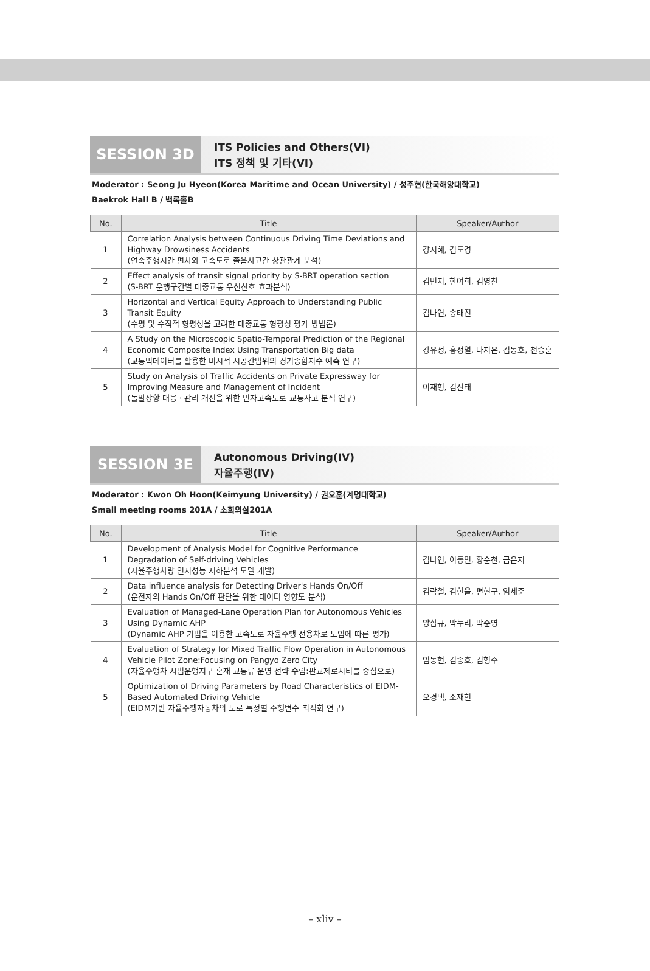SESSION 3D
ITS Policies and Others(VI)
ITS 정책 및 기타(VI)
Moderator : Seong Ju Hyeon(Korea Maritime and Ocean University) / 성주현(한국해양대학교)
Baekrok Hall B / 백록홀B
| No. | Title | Speaker/Author |
| --- | --- | --- |
| 1 | Correlation Analysis between Continuous Driving Time Deviations and Highway Drowsiness Accidents (연속주행시간 편차와 고속도로 졸음사고간 상관관계 분석) | 강지혜, 김도경 |
| 2 | Effect analysis of transit signal priority by S-BRT operation section (S-BRT 운행구간별 대중교통 우선신호 효과분석) | 김민지, 한여희, 김영찬 |
| 3 | Horizontal and Vertical Equity Approach to Understanding Public Transit Equity (수평 및 수직적 형평성을 고려한 대중교통 형평성 평가 방법론) | 김나연, 송태진 |
| 4 | A Study on the Microscopic Spatio-Temporal Prediction of the Regional Economic Composite Index Using Transportation Big data (교통빅데이터를 활용한 미시적 시공간범위의 경기종합지수 예측 연구) | 강유정, 홍정열, 나지은, 김동호, 천승훈 |
| 5 | Study on Analysis of Traffic Accidents on Private Expressway for Improving Measure and Management of Incident (돌발상황 대응 · 관리 개선을 위한 민자고속도로 교통사고 분석 연구) | 이재형, 김진태 |
SESSION 3E
Autonomous Driving(IV)
자율주행(IV)
Moderator : Kwon Oh Hoon(Keimyung University) / 권오훈(계명대학교)
Small meeting rooms 201A / 소회의실201A
| No. | Title | Speaker/Author |
| --- | --- | --- |
| 1 | Development of Analysis Model for Cognitive Performance Degradation of Self-driving Vehicles (자율주행차량 인지성능 저하분석 모델 개발) | 김나연, 이동민, 황순천, 금은지 |
| 2 | Data influence analysis for Detecting Driver's Hands On/Off (운전자의 Hands On/Off 판단을 위한 데이터 영향도 분석) | 김락철, 김한울, 편현구, 임세준 |
| 3 | Evaluation of Managed-Lane Operation Plan for Autonomous Vehicles Using Dynamic AHP (Dynamic AHP 기법을 이용한 고속도로 자율주행 전용차로 도입에 따른 평가) | 양삼규, 박누리, 박준영 |
| 4 | Evaluation of Strategy for Mixed Traffic Flow Operation in Autonomous Vehicle Pilot Zone:Focusing on Pangyo Zero City (자율주행차 시범운행지구 혼재 교통류 운영 전략 수립:판교제로시티를 중심으로) | 임동현, 김종호, 김형주 |
| 5 | Optimization of Driving Parameters by Road Characteristics of EIDM-Based Automated Driving Vehicle (EIDM기반 자율주행자동차의 도로 특성별 주행변수 최적화 연구) | 오경택, 소재현 |
– xliv –